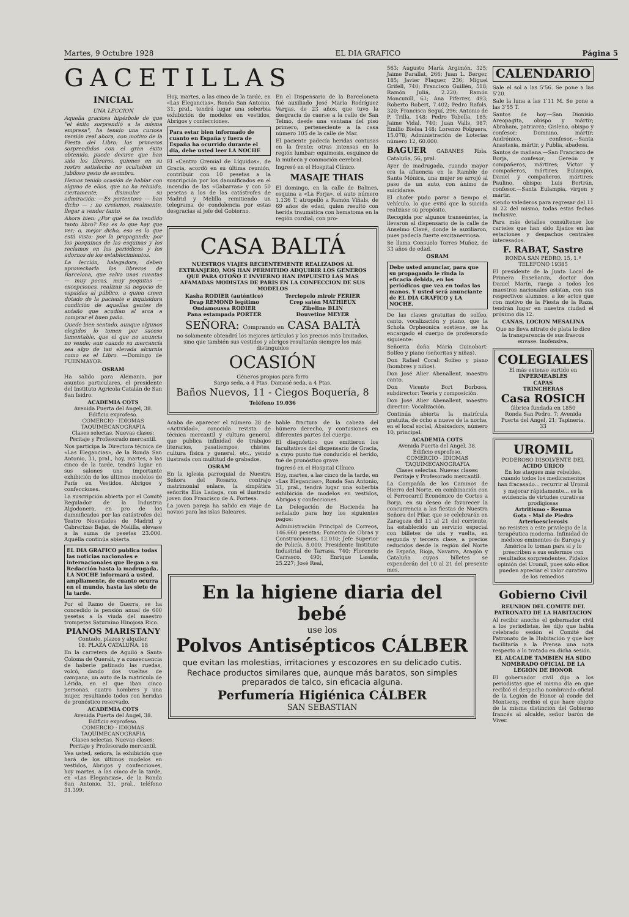Martes, 9 Octubre 1928 EL DIA GRAFICO Página 5
GACETILLAS
INICIAL
UNA LECCION
Aquella graciosa hipérbole de que "el éxito sorprendió a la misma empresa", ha tenido una curiosa versión real ahora, con motivo de la Fiesta del Libro: los primeros sorprendidos con el gran éxito obtenido, puede decirse que han sido los libreros, quienes en su rostro satisfecho no ocultaban un jubiloso gesto de asombro.
Hemos tenido ocasión de hablar con alguno de ellos, que no ha rehuido, ciertamente, disimular su admiración: —Es portentoso — han dicho — ; no creíamos, realmente, llegar a vender tanto.
Ahora bien: ¿Por qué se ha vendido tanto libro? Eso es lo que hay que ver; o, mejor dicho, eso es lo que está visto: por la propaganda; por los pasquines de las esquinas y los reclamos en los periódicos y los adornos de los establecimientos.
La lección, halagadora, deben aprovecharla los libreros de Barcelona, que salvo unas cuantas — muy pocas, muy poquitas — excepciones, realizan su negocio de espaldas al público, a quien creen dotado de la paciente e inquisidora condición de aquellas gentes de antaño que acudían al arca a comprar el buen paño.
Quede bien sentado, aunque algunos elegidos lo tomen por suceso lamentable, que el que no anuncia no vende; aun cuando su mercancía sea algo de tan elevada alcurnia como es el Libro. —Domingo de FUENMAYOR.
OSRAM
Ha salido para Alemania, por asuntos particulares, el presidente del Instituto Agrícola Catalán de San San Isidro.
ACADEMIA COTS
Avenida Puerta del Angel, 38.
Edificio exprofeso.
COMERCIO - IDIOMAS
TAQUIMECANOGRAFIA
Clases selectas. Nuevas clases: Peritaje y Profesorado mercantil.
Nos participa la Directora técnica de «Las Elegancias», de la Ronda San Antonio, 31, pral., hoy, martes, a las cinco de la tarde, tendrá lugar en sus salones una importante exhibición de los últimos modelos de París en Vestidos, Abrigos y confecciones.
La suscripción abierta por el Comité Regulador de la Industria Algodonera, en pro de los damnificados por las catástrofes del Teatro Novedades de Madrid y Cabrerizas Bajas, de Melilla, elévase a la suma de pesetas 23.000. Aquélla continúa abierta.
EL DIA GRAFICO publica todas las noticias nacionales e internacionales que llegan a su Redacción hasta la madrugada. LA NOCHE informará a usted, ampliamente, de cuanto ocurra en el mundo, hasta las siete de la tarde.
Por el Ramo de Guerra, se ha concedido la pensión anual de 600 pesetas a la viuda del maestro trompetas Saturnino Hinojosa Rico.
PIANOS MARISTANY
Contado, plazos y alquiler.
18. PLAZA CATALUÑA. 18
En la carretera de Aguiló a Santa Coloma de Queralt, y a consecuencia de haberle patinado las ruedas, volcó, dando dos vueltas de campana, un auto de la matrícula de Lérida, en el que iban cinco personas, cuatro hombres y una mujer, resultando todos con heridas de pronóstico reservado.
ACADEMIA COTS
Avenida Puerta del Angel, 38.
Edificio exprofeso.
COMERCIO - IDIOMAS
TAQUIMECANOGRAFIA
Clases selectas. Nuevas clases: Peritaje y Profesorado mercantil.
Vea usted, señora, la exhibición que hará de los últimos modelos en vestidos, Abrigos y confecciones, hoy martes, a las cinco de la tarde, en «Las Elegancias», de la Ronda San Antonio, 31, pral., teléfono 31.399.
Hoy, martes, a las cinco de la tarde, en «Las Elegancias», Ronda San Antonio, 31, pral., tendrá lugar una soberbia exhibición de modelos en vestidos, Abrigos y confecciones.
Para estar bien informado de cuanto en España y fuera de España ha ocurrido durante el día, debe usted leer LA NOCHE
El «Centro Gremial de Líquidos», de Gracia, acordó en su última reunión, contribuir con 10 pesetas a la suscripción por los damnificados en el incendio de las «Gabarras» y con 50 pesetas a los de las catástrofes de Madrid y Melilla remitiendo un telegrama de condolencia por estas desgracias al jefe del Gobierno.
En el Dispensario de la Barceloneta fué auxiliado José María Rodríguez Vargas, de 23 años, que tuvo la desgracia de caerse a la calle de San Telmo, desde una ventana del piso primero, perteneciente a la casa número 105 de la calle de Mar.
El paciente padecía heridas contusas en la frente; otras intensas en la región lumbar; equimosis, esquince de la muñeca y conmoción cerebral.
Ingresó en el Hospital Clínico.
MASAJE THAIS
El domingo, en la calle de Balmes, esquina a «La Forja», el auto número 1.136 T, atropelló a Ramón Viñals, de 69 años de edad, quien resultó con herida traumática con hematoma en la región cordial; con pro-
CASA BALTÁ
NUESTROS VIAJES RECIENTEMENTE REALIZADOS AL EXTRANJERO, NOS HAN PERMITIDO ADQUIRIR LOS GENEROS QUE PARA OTOÑO E INVIERNO HAN IMPUESTO LAS MAS AFAMADAS MODISTAS DE PARIS EN LA CONFECCION DE SUS MODELOS
Kasha RODIER (auténtico)
Drap REMOND legítimo
Ondamoussa RODIER
Pana estampada PORTER
Terciopelo miroir FERIER
Crep satén MATHIEUX
Zibeline BLIN
Douvetine MEYER
SEÑORA: Comprando en CASA BALTÀ
no solamente obtendrá los mejores artículos y los precios más limitados, sino que también sus vestidos y abrigos resultarán siempre los más distinguidos
OCASIÓN
Géneros propios para forro
Sarga seda, a 4 Ptas. Damasé seda, a 4 Ptas.
Baños Nuevos, 11 - Ciegos Boquería, 8
Teléfono 19.036
Acaba de aparecer el número 38 de «Actividad», conocida revista de técnica mercantil y cultura general, que publica infinidad de trabajos literarios, pasatiempos, chistes, cultura física y general, etc., yendo ilustrada con multitud de grabados.
OSRAM
En la iglesia parroquial de Nuestra Señora del Rosario, contrajo matrimonial enlace, la simpática señorita Elia Ladaga, con el ilustrado joven don Francisco de A. Fortesa.
La joven pareja ha salido en viaje de novios para las islas Baleares.
bable fractura de la cabeza del húmero derecho, y contusiones en diferentes partes del cuerpo.
El diagnóstico que emitieron los facultativos del dispensario de Gracia, a cuyo punto fué conducido el herido, fué de pronóstico grave.
Ingresó en el Hospital Clínico.
Hoy, martes, a las cinco de la tarde, en «Las Elegancias», Ronda San Antonio, 31, pral., tendrá lugar una soberbia exhibición de modelos en vestidos, Abrigos y confecciones.
La Delegación de Hacienda ha señalado para hoy los siguientes pagos:
Administración Principal de Correos, 146.660 pesetas; Fomento de Obras y Construcciones, 12.010; Jefe Superior de Policía, 5.000; Presidente Instituto Industrial de Tarrasa, 740; Florencio Carrasco, 490; Enrique Lasala, 25.227; José Real,
563; Augusto María Argimón, 325; Jaime Barallat, 266; Juan L. Berger, 185; Javier Flaquer, 236; Miguel Grifell, 740; Francisco Guillén, 518; Ramón Juliá, 2.220; Ramón Moncunill, 61; Ana Piferrer, 493; Roberto Robert, 7.402; Pedro Rafols, 320; Francisca Seguí, 296; Antonio de P. Trilla, 148; Pedro Tobella, 185; Jaime Vidal, 740; Juan Valls, 987; Emilio Bielsa 148; Lorenzo Folguera, 15.078; Administración de Loterías número 12, 60.000.
BAGUER GABANES Rbla. Cataluña, 56, pral.
Ayer de madrugada, cuando mayor era la afluencia en la Ramble de Santa Mónica, una mujer se arrojó al paso de un auto, con ánimo de suicidarse.
El chofer pudo parar a tiempo el vehículo, lo que evitó que la suicida realizase su propósito.
Recogida por algunos transeúntes, la llevaron al dispensario de la calle de Anselmo Clavé, donde le auxiliaron, pues padecía fuerte excitanerviosa.
Se llama Consuelo Torres Muñoz, de 33 años de edad.
OSRAM
Debe usted anunciar, para que su propaganda le rinda la eficacia debida, en los periódicos que vea en todas las manos. Y usted será anunciante de EL DIA GRAFICO y LA NOCHE.
De las clases gratuitas de solfeo, canto, vocalización y piano, que la Schola Orpheonica sostiene, se ha encargado el cuerpo de profesorado siguiente:
Señorita doña María Guinobart: Solfeo y piano (señoritas y niñas).
Don Rafael Coral: Solfeo y piano (hombres y niños).
Don José Alier Abenallent, maestro canto.
Don Vicente Bort Borbosa, subdirector: Teoría y composición.
Don José Alier Abenallent, maestro director: Vocalización.
Continúa abierta la matrícula gratuita, de ocho a nueve de la noche, en el local social, Abaixadors, número 10, principal.
ACADEMIA COTS
Avenida Puerta del Angel, 38.
Edificio exprofeso.
COMERCIO - IDIOMAS
TAQUIMECANOGRAFIA
Clases selectas. Nuevas clases: Peritaje y Profesorado mercantil.
La Compañía de los Caminos de Hierro del Norte, en combinación con el Ferrocarril Económico de Cortes a Borja, en su deseo de favorecer la concurrencia a las fiestas de Nuestra Señora del Pilar, que se celebrarán en Zaragoza del 11 al 21 del corriente, ha establecido un servicio especial con billetes de ida y vuelta, en segunda y tercera clase, a precios reducidos desde la región del Norte de España, Rioja, Navarra, Aragón y Cataluña cuyos billetes se expenderán del 10 al 21 del presente mes,
CALENDARIO
Sale el sol a las 5'56. Se pone a las 5'20.
Sale la luna a las 1'11 M. Se pone a las 3'55 T.
Santos de hoy.—San Dionisio Areopagita, obispo y mártir; Abraham, patriarca; Gisleno, obispo y confesor; Domnino, mártir; Andrónico, confesor.—Santa Anastasia, mártir, y Publia, abadesa.
Santos de mañana.—San Francisco de Borja, confesor; Gereón y compañeros, mártires; Víctor y compañeros, mártires; Eulampio, Daniel y compañeros, mártires; Paulino, obispo; Luis Bertrán, confesor.—Santa Eulampia, virgen y mártir.
siendo valederos para regresar del 11 al 22 del mismo, todas estas fechas inclusive.
Para más detalles consúltense los carteles que han sido fijados en las estaciones y despachos centrales interesados.
F. RABAT, Sastre
RONDA SAN PEDRO, 15, 1.º
TELEFONO 19385
El presidente de la Junta Local de Primera Enseñanza, doctor don Daniel Marín, ruega a todos los maestros nacionales asistan, con sus respectivos alumnos, a los actos que con motivo de la Fiesta de la Raza, tendrán lugar en nuestra ciudad el próximo día 12.
CANAS, LOCION MESALINA
Que no lleva nitrato de plata lo dice la transparencia de sus frascos envase. Inofensiva.
COLEGIALES
El más extenso surtido en
INPERMEABLES
CAPAS
TRINCHERAS
Casa ROSICH
fábrica fundada en 1850
Ronda San Pedro, 7; Avenida Puerta del Angel, 21; Tapinería, 33
UROMIL
PODEROSO DISOLVENTE DEL
ÁCIDO ÚRICO
En los ataques más rebeldes, cuando todos los medicamentos han fracasado... recurrir al Uromil y mejorar rápidamente... es la evidencia de virtudes curativas prodigiosas
Artritismo - Reuma
Gota - Mal de Piedra
Arterioesclerosis
no resisten a este privilegio de la terapéutica moderna. Infinidad de médicos eminentes de Europa y América lo toman para sí y lo prescriben a sus enfermos con resultados sorprendentes. Pídalos opinión del Uromil, pues sólo ellos pueden apreciar el valor curativo de los remedios
Gobierno Civil
REUNION DEL COMITE DEL PATRONATO DE LA HABITACION
Al recibir anoche el gobernador civil a los periodistas, les dijo que había celebrado sesión el Comité del Patronato de la Habitación y que hoy facilitaría a la Prensa una nota respecto a lo tratado en dicha sesión.
EL ALCALDE TAMBIEN HA SIDO NOMBRADO OFICIAL DE LA LEGION DE HONOR
El gobernador civil dijo a los periodistas que el mismo día en que recibió el despacho nombrando oficial de la Legión de Honor al conde del Montseny, recibió el que hace objeto de la misma distinción del Gobierno francés al alcalde, señor barón de Viver.
En la higiene diaria del bebé
use los
Polvos Antisépticos CÁLBER
que evitan las molestias, irritaciones y escozores en su delicado cutis.
Rechace productos similares que, aunque más baratos, son simples preparados de talco, sin eficacia alguna.
Perfumería Higiénica CÁLBER
SAN SEBASTIAN